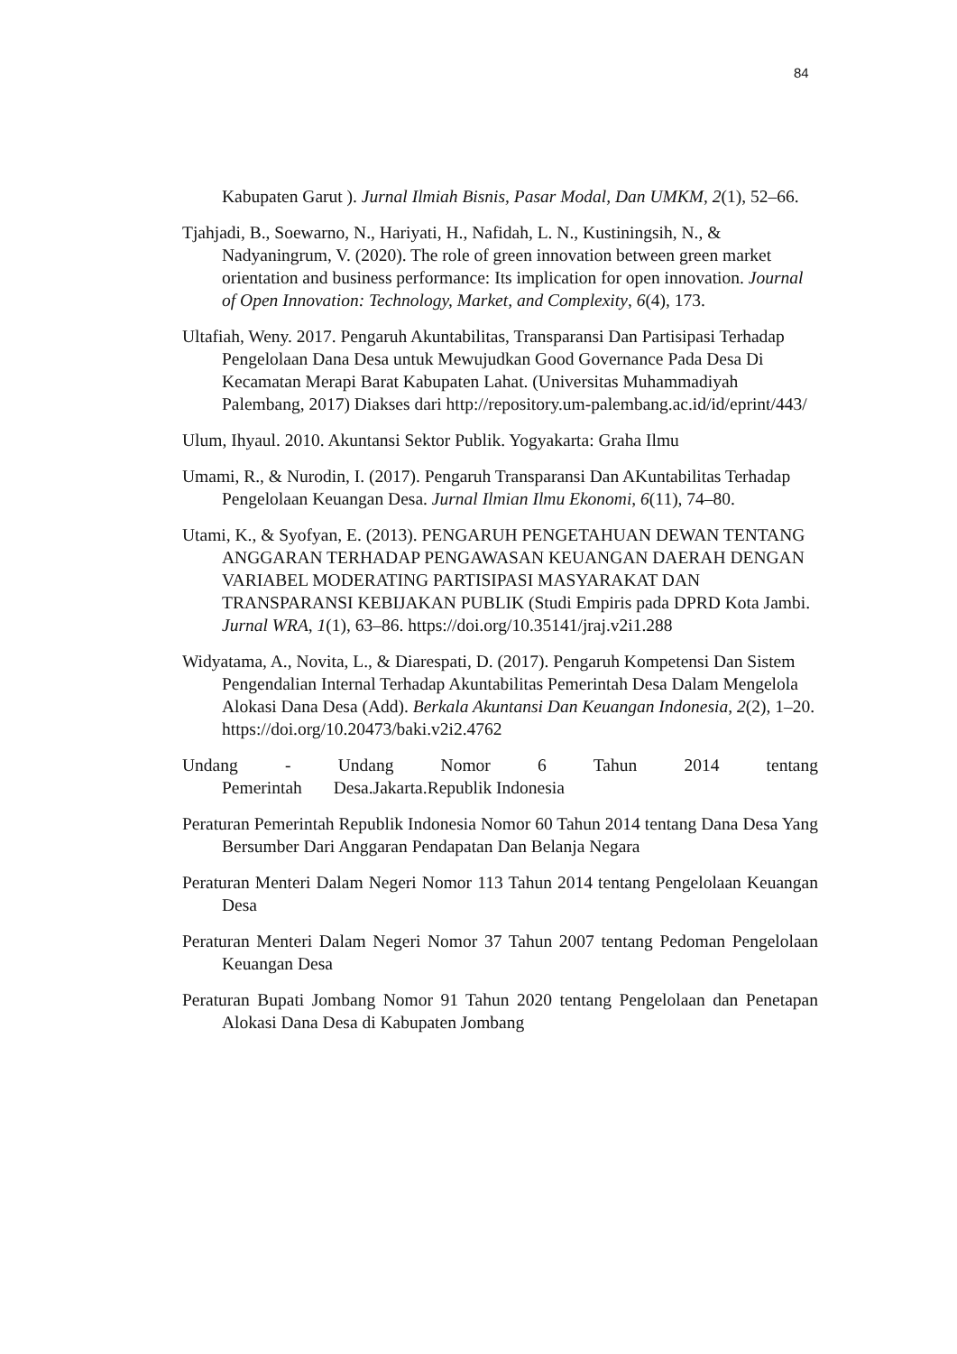84
Kabupaten Garut ). Jurnal Ilmiah Bisnis, Pasar Modal, Dan UMKM, 2(1), 52–66.
Tjahjadi, B., Soewarno, N., Hariyati, H., Nafidah, L. N., Kustiningsih, N., & Nadyaningrum, V. (2020). The role of green innovation between green market orientation and business performance: Its implication for open innovation. Journal of Open Innovation: Technology, Market, and Complexity, 6(4), 173.
Ultafiah, Weny. 2017. Pengaruh Akuntabilitas, Transparansi Dan Partisipasi Terhadap Pengelolaan Dana Desa untuk Mewujudkan Good Governance Pada Desa Di Kecamatan Merapi Barat Kabupaten Lahat. (Universitas Muhammadiyah Palembang, 2017) Diakses dari http://repository.um-palembang.ac.id/id/eprint/443/
Ulum, Ihyaul. 2010. Akuntansi Sektor Publik. Yogyakarta: Graha Ilmu
Umami, R., & Nurodin, I. (2017). Pengaruh Transparansi Dan AKuntabilitas Terhadap Pengelolaan Keuangan Desa. Jurnal Ilmian Ilmu Ekonomi, 6(11), 74–80.
Utami, K., & Syofyan, E. (2013). PENGARUH PENGETAHUAN DEWAN TENTANG ANGGARAN TERHADAP PENGAWASAN KEUANGAN DAERAH DENGAN VARIABEL MODERATING PARTISIPASI MASYARAKAT DAN TRANSPARANSI KEBIJAKAN PUBLIK (Studi Empiris pada DPRD Kota Jambi. Jurnal WRA, 1(1), 63–86. https://doi.org/10.35141/jraj.v2i1.288
Widyatama, A., Novita, L., & Diarespati, D. (2017). Pengaruh Kompetensi Dan Sistem Pengendalian Internal Terhadap Akuntabilitas Pemerintah Desa Dalam Mengelola Alokasi Dana Desa (Add). Berkala Akuntansi Dan Keuangan Indonesia, 2(2), 1–20. https://doi.org/10.20473/baki.v2i2.4762
Undang - Undang Nomor 6 Tahun 2014 tentang Pemerintah Desa.Jakarta.Republik Indonesia
Peraturan Pemerintah Republik Indonesia Nomor 60 Tahun 2014 tentang Dana Desa Yang Bersumber Dari Anggaran Pendapatan Dan Belanja Negara
Peraturan Menteri Dalam Negeri Nomor 113 Tahun 2014 tentang Pengelolaan Keuangan Desa
Peraturan Menteri Dalam Negeri Nomor 37 Tahun 2007 tentang Pedoman Pengelolaan Keuangan Desa
Peraturan Bupati Jombang Nomor 91 Tahun 2020 tentang Pengelolaan dan Penetapan Alokasi Dana Desa di Kabupaten Jombang